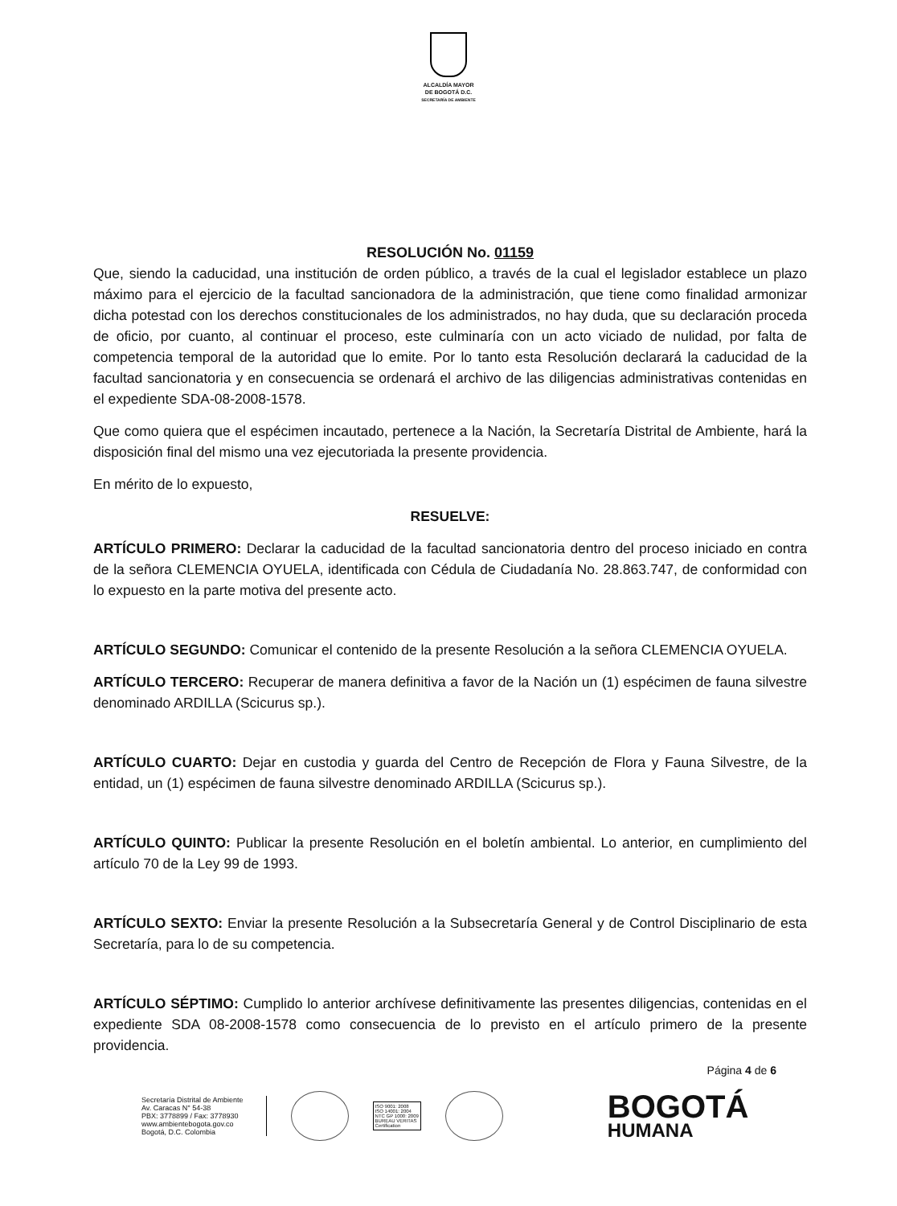ALCALDÍA MAYOR
DE BOGOTÁ D.C.
SECRETARÍA DE AMBIENTE
RESOLUCIÓN No. 01159
Que, siendo la caducidad, una institución de orden público, a través de la cual el legislador establece un plazo máximo para el ejercicio de la facultad sancionadora de la administración, que tiene como finalidad armonizar dicha potestad con los derechos constitucionales de los administrados, no hay duda, que su declaración proceda de oficio, por cuanto, al continuar el proceso, este culminaría con un acto viciado de nulidad, por falta de competencia temporal de la autoridad que lo emite. Por lo tanto esta Resolución declarará la caducidad de la facultad sancionatoria y en consecuencia se ordenará el archivo de las diligencias administrativas contenidas en el expediente SDA-08-2008-1578.
Que como quiera que el espécimen incautado, pertenece a la Nación, la Secretaría Distrital de Ambiente, hará la disposición final del mismo una vez ejecutoriada la presente providencia.
En mérito de lo expuesto,
RESUELVE:
ARTÍCULO PRIMERO: Declarar la caducidad de la facultad sancionatoria dentro del proceso iniciado en contra de la señora CLEMENCIA OYUELA, identificada con Cédula de Ciudadanía No. 28.863.747, de conformidad con lo expuesto en la parte motiva del presente acto.
ARTÍCULO SEGUNDO: Comunicar el contenido de la presente Resolución a la señora CLEMENCIA OYUELA.
ARTÍCULO TERCERO: Recuperar de manera definitiva a favor de la Nación un (1) espécimen de fauna silvestre denominado ARDILLA (Scicurus sp.).
ARTÍCULO CUARTO: Dejar en custodia y guarda del Centro de Recepción de Flora y Fauna Silvestre, de la entidad, un (1) espécimen de fauna silvestre denominado ARDILLA (Scicurus sp.).
ARTÍCULO QUINTO: Publicar la presente Resolución en el boletín ambiental. Lo anterior, en cumplimiento del artículo 70 de la Ley 99 de 1993.
ARTÍCULO SEXTO: Enviar la presente Resolución a la Subsecretaría General y de Control Disciplinario de esta Secretaría, para lo de su competencia.
ARTÍCULO SÉPTIMO: Cumplido lo anterior archívese definitivamente las presentes diligencias, contenidas en el expediente SDA 08-2008-1578 como consecuencia de lo previsto en el artículo primero de la presente providencia.
Página 4 de 6
Secretaría Distrital de Ambiente
Av. Caracas N° 54-38
PBX: 3778899 / Fax: 3778930
www.ambientebogota.gov.co
Bogotá, D.C. Colombia
ISO 9001: 2008
ISO 14001: 2004
NTC GP 1000: 2009
BUREAU VERITAS
Certification
BOGOTÁ
HUMANA